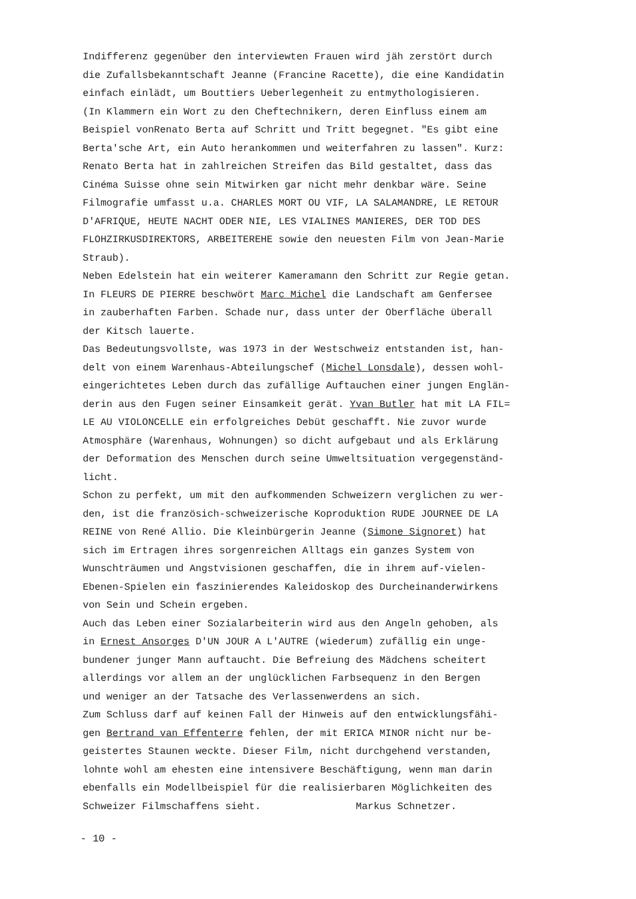Indifferenz gegenüber den interviewten Frauen wird jäh zerstört durch
die Zufallsbekanntschaft Jeanne (Francine Racette), die eine Kandidatin
einfach einlädt, um Bouttiers Ueberlegenheit zu entmythologisieren.
(In Klammern ein Wort zu den Cheftechnikern, deren Einfluss einem am
Beispiel vonRenato Berta auf Schritt und Tritt begegnet. "Es gibt eine
Berta'sche Art, ein Auto herankommen und weiterfahren zu lassen". Kurz:
Renato Berta hat in zahlreichen Streifen das Bild gestaltet, dass das
Cinéma Suisse ohne sein Mitwirken gar nicht mehr denkbar wäre. Seine
Filmografie umfasst u.a. CHARLES MORT OU VIF, LA SALAMANDRE, LE RETOUR
D'AFRIQUE, HEUTE NACHT ODER NIE, LES VIALINES MANIERES, DER TOD DES
FLOHZIRKUSDIREKTORS, ARBEITEREHE sowie den neuesten Film von Jean-Marie
Straub).
Neben Edelstein hat ein weiterer Kameramann den Schritt zur Regie getan.
In FLEURS DE PIERRE beschwört Marc Michel die Landschaft am Genfersee
in zauberhaften Farben. Schade nur, dass unter der Oberfläche überall
der Kitsch lauerte.
Das Bedeutungsvollste, was 1973 in der Westschweiz entstanden ist, han-
delt von einem Warenhaus-Abteilungschef (Michel Lonsdale), dessen wohl-
eingerichtetes Leben durch das zufällige Auftauchen einer jungen Englän-
derin aus den Fugen seiner Einsamkeit gerät. Yvan Butler hat mit LA FIL=
LE AU VIOLONCELLE ein erfolgreiches Debüt geschafft. Nie zuvor wurde
Atmosphäre (Warenhaus, Wohnungen) so dicht aufgebaut und als Erklärung
der Deformation des Menschen durch seine Umweltsituation vergegenständ-
licht.
Schon zu perfekt, um mit den aufkommenden Schweizern verglichen zu wer-
den, ist die französich-schweizerische Koproduktion RUDE JOURNEE DE LA
REINE von René Allio. Die Kleinbürgerin Jeanne (Simone Signoret) hat
sich im Ertragen ihres sorgenreichen Alltags ein ganzes System von
Wunschträumen und Angstvisionen geschaffen, die in ihrem auf-vielen-
Ebenen-Spielen ein faszinierendes Kaleidoskop des Durcheinanderwirkens
von Sein und Schein ergeben.
Auch das Leben einer Sozialarbeiterin wird aus den Angeln gehoben, als
in Ernest Ansorges D'UN JOUR A L'AUTRE (wiederum) zufällig ein unge-
bundener junger Mann auftaucht. Die Befreiung des Mädchens scheitert
allerdings vor allem an der unglücklichen Farbsequenz in den Bergen
und weniger an der Tatsache des Verlassenwerdens an sich.
Zum Schluss darf auf keinen Fall der Hinweis auf den entwicklungsfähi-
gen Bertrand van Effenterre fehlen, der mit ERICA MINOR nicht nur be-
geistertes Staunen weckte. Dieser Film, nicht durchgehend verstanden,
lohnte wohl am ehesten eine intensivere Beschäftigung, wenn man darin
ebenfalls ein Modellbeispiel für die realisierbaren Möglichkeiten des
Schweizer Filmschaffens sieht. Markus Schnetzer.
- 10 -